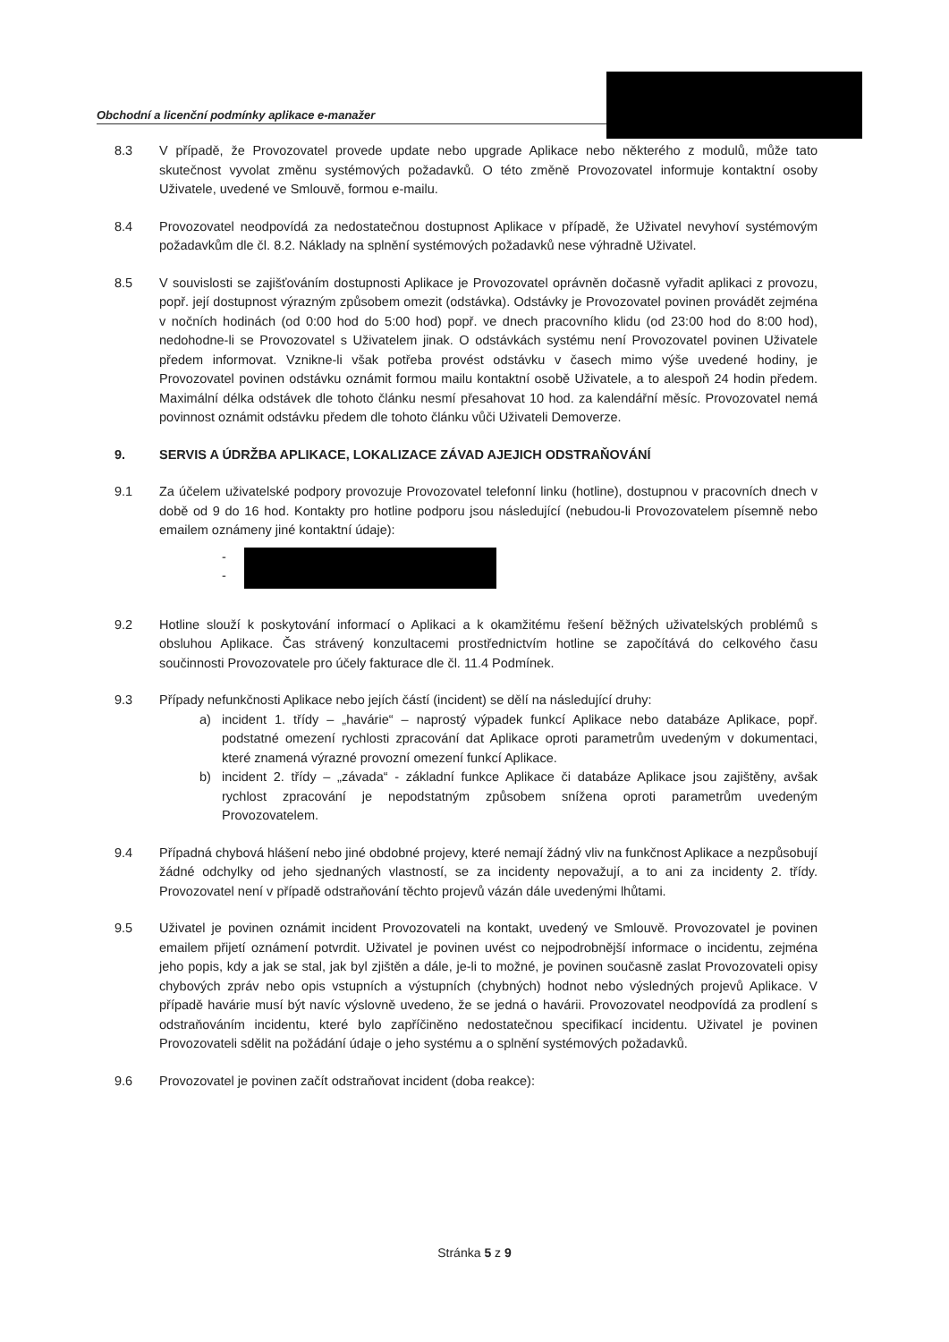Obchodní a licenční podmínky aplikace e-manažer
8.3 V případě, že Provozovatel provede update nebo upgrade Aplikace nebo některého z modulů, může tato skutečnost vyvolat změnu systémových požadavků. O této změně Provozovatel informuje kontaktní osoby Uživatele, uvedené ve Smlouvě, formou e-mailu.
8.4 Provozovatel neodpovídá za nedostatečnou dostupnost Aplikace v případě, že Uživatel nevyhoví systémovým požadavkům dle čl. 8.2. Náklady na splnění systémových požadavků nese výhradně Uživatel.
8.5 V souvislosti se zajišťováním dostupnosti Aplikace je Provozovatel oprávněn dočasně vyřadit aplikaci z provozu, popř. její dostupnost výrazným způsobem omezit (odstávka). Odstávky je Provozovatel povinen provádět zejména v nočních hodinách (od 0:00 hod do 5:00 hod) popř. ve dnech pracovního klidu (od 23:00 hod do 8:00 hod), nedohodne-li se Provozovatel s Uživatelem jinak. O odstávkách systému není Provozovatel povinen Uživatele předem informovat. Vznikne-li však potřeba provést odstávku v časech mimo výše uvedené hodiny, je Provozovatel povinen odstávku oznámit formou mailu kontaktní osobě Uživatele, a to alespoň 24 hodin předem. Maximální délka odstávek dle tohoto článku nesmí přesahovat 10 hod. za kalendářní měsíc. Provozovatel nemá povinnost oznámit odstávku předem dle tohoto článku vůči Uživateli Demoverze.
9. SERVIS A ÚDRŽBA APLIKACE, LOKALIZACE ZÁVAD AJEJICH ODSTRAŇOVÁNÍ
9.1 Za účelem uživatelské podpory provozuje Provozovatel telefonní linku (hotline), dostupnou v pracovních dnech v době od 9 do 16 hod. Kontakty pro hotline podporu jsou následující (nebudou-li Provozovatelem písemně nebo emailem oznámeny jiné kontaktní údaje):
-
-
9.2 Hotline slouží k poskytování informací o Aplikaci a k okamžitému řešení běžných uživatelských problémů s obsluhou Aplikace. Čas strávený konzultacemi prostřednictvím hotline se započítává do celkového času součinnosti Provozovatele pro účely fakturace dle čl. 11.4 Podmínek.
9.3 Případy nefunkčnosti Aplikace nebo jejích částí (incident) se dělí na následující druhy:
a) incident 1. třídy – „havárie“ – naprostý výpadek funkcí Aplikace nebo databáze Aplikace, popř. podstatné omezení rychlosti zpracování dat Aplikace oproti parametrům uvedeným v dokumentaci, které znamená výrazné provozní omezení funkcí Aplikace.
b) incident 2. třídy – „závada“ - základní funkce Aplikace či databáze Aplikace jsou zajištěny, avšak rychlost zpracování je nepodstatným způsobem snížena oproti parametrům uvedeným Provozovatelem.
9.4 Případná chybová hlášení nebo jiné obdobné projevy, které nemají žádný vliv na funkčnost Aplikace a nezpůsobují žádné odchylky od jeho sjednaných vlastností, se za incidenty nepovažují, a to ani za incidenty 2. třídy. Provozovatel není v případě odstraňování těchto projevů vázán dále uvedenými lhůtami.
9.5 Uživatel je povinen oznámit incident Provozovateli na kontakt, uvedený ve Smlouvě. Provozovatel je povinen emailem přijetí oznámení potvrdit. Uživatel je povinen uvést co nejpodrobnější informace o incidentu, zejména jeho popis, kdy a jak se stal, jak byl zjištěn a dále, je-li to možné, je povinen současně zaslat Provozovateli opisy chybových zpráv nebo opis vstupních a výstupních (chybných) hodnot nebo výsledných projevů Aplikace. V případě havárie musí být navíc výslovně uvedeno, že se jedná o havárii. Provozovatel neodpovídá za prodlení s odstraňováním incidentu, které bylo zapříčiněno nedostatečnou specifikací incidentu. Uživatel je povinen Provozovateli sdělit na požádání údaje o jeho systému a o splnění systémových požadavků.
9.6 Provozovatel je povinen začít odstraňovat incident (doba reakce):
Stránka 5 z 9